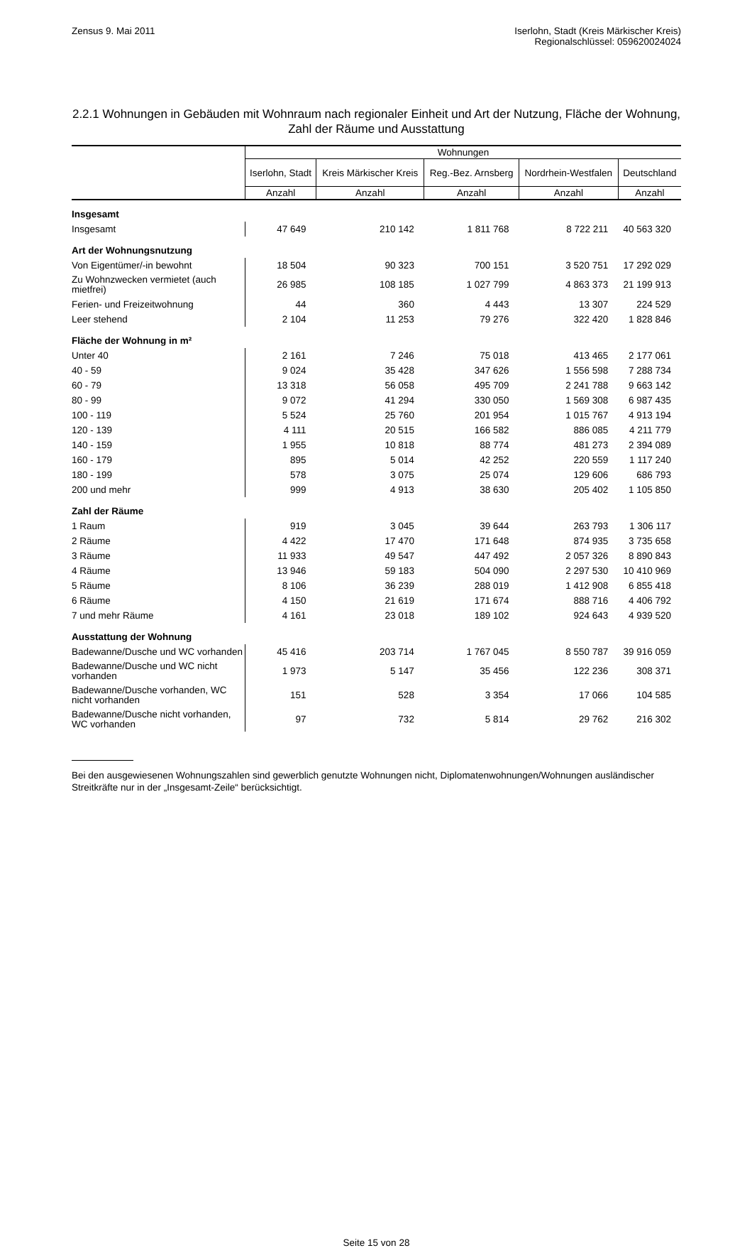Zensus 9. Mai 2011 Iserlohn, Stadt (Kreis Märkischer Kreis)
Regionalschlüssel: 059620024024
2.2.1 Wohnungen in Gebäuden mit Wohnraum nach regionaler Einheit und Art der Nutzung, Fläche der Wohnung, Zahl der Räume und Ausstattung
| | Wohnungen | | | | |
| --- | --- | --- | --- | --- | --- |
| | Iserlohn, Stadt | Kreis Märkischer Kreis | Reg.-Bez. Arnsberg | Nordrhein-Westfalen | Deutschland |
| | Anzahl | Anzahl | Anzahl | Anzahl | Anzahl |
| Insgesamt | | | | | |
| Insgesamt | 47 649 | 210 142 | 1 811 768 | 8 722 211 | 40 563 320 |
| Art der Wohnungsnutzung | | | | | |
| Von Eigentümer/-in bewohnt | 18 504 | 90 323 | 700 151 | 3 520 751 | 17 292 029 |
| Zu Wohnzwecken vermietet (auch mietfrei) | 26 985 | 108 185 | 1 027 799 | 4 863 373 | 21 199 913 |
| Ferien- und Freizeitwohnung | 44 | 360 | 4 443 | 13 307 | 224 529 |
| Leer stehend | 2 104 | 11 253 | 79 276 | 322 420 | 1 828 846 |
| Fläche der Wohnung in m² | | | | | |
| Unter 40 | 2 161 | 7 246 | 75 018 | 413 465 | 2 177 061 |
| 40 - 59 | 9 024 | 35 428 | 347 626 | 1 556 598 | 7 288 734 |
| 60 - 79 | 13 318 | 56 058 | 495 709 | 2 241 788 | 9 663 142 |
| 80 - 99 | 9 072 | 41 294 | 330 050 | 1 569 308 | 6 987 435 |
| 100 - 119 | 5 524 | 25 760 | 201 954 | 1 015 767 | 4 913 194 |
| 120 - 139 | 4 111 | 20 515 | 166 582 | 886 085 | 4 211 779 |
| 140 - 159 | 1 955 | 10 818 | 88 774 | 481 273 | 2 394 089 |
| 160 - 179 | 895 | 5 014 | 42 252 | 220 559 | 1 117 240 |
| 180 - 199 | 578 | 3 075 | 25 074 | 129 606 | 686 793 |
| 200 und mehr | 999 | 4 913 | 38 630 | 205 402 | 1 105 850 |
| Zahl der Räume | | | | | |
| 1 Raum | 919 | 3 045 | 39 644 | 263 793 | 1 306 117 |
| 2 Räume | 4 422 | 17 470 | 171 648 | 874 935 | 3 735 658 |
| 3 Räume | 11 933 | 49 547 | 447 492 | 2 057 326 | 8 890 843 |
| 4 Räume | 13 946 | 59 183 | 504 090 | 2 297 530 | 10 410 969 |
| 5 Räume | 8 106 | 36 239 | 288 019 | 1 412 908 | 6 855 418 |
| 6 Räume | 4 150 | 21 619 | 171 674 | 888 716 | 4 406 792 |
| 7 und mehr Räume | 4 161 | 23 018 | 189 102 | 924 643 | 4 939 520 |
| Ausstattung der Wohnung | | | | | |
| Badewanne/Dusche und WC vorhanden | 45 416 | 203 714 | 1 767 045 | 8 550 787 | 39 916 059 |
| Badewanne/Dusche und WC nicht vorhanden | 1 973 | 5 147 | 35 456 | 122 236 | 308 371 |
| Badewanne/Dusche vorhanden, WC nicht vorhanden | 151 | 528 | 3 354 | 17 066 | 104 585 |
| Badewanne/Dusche nicht vorhanden, WC vorhanden | 97 | 732 | 5 814 | 29 762 | 216 302 |
Bei den ausgewiesenen Wohnungszahlen sind gewerblich genutzte Wohnungen nicht, Diplomatenwohnungen/Wohnungen ausländischer Streitkräfte nur in der „Insgesamt-Zeile“ berücksichtigt.
Seite 15 von 28